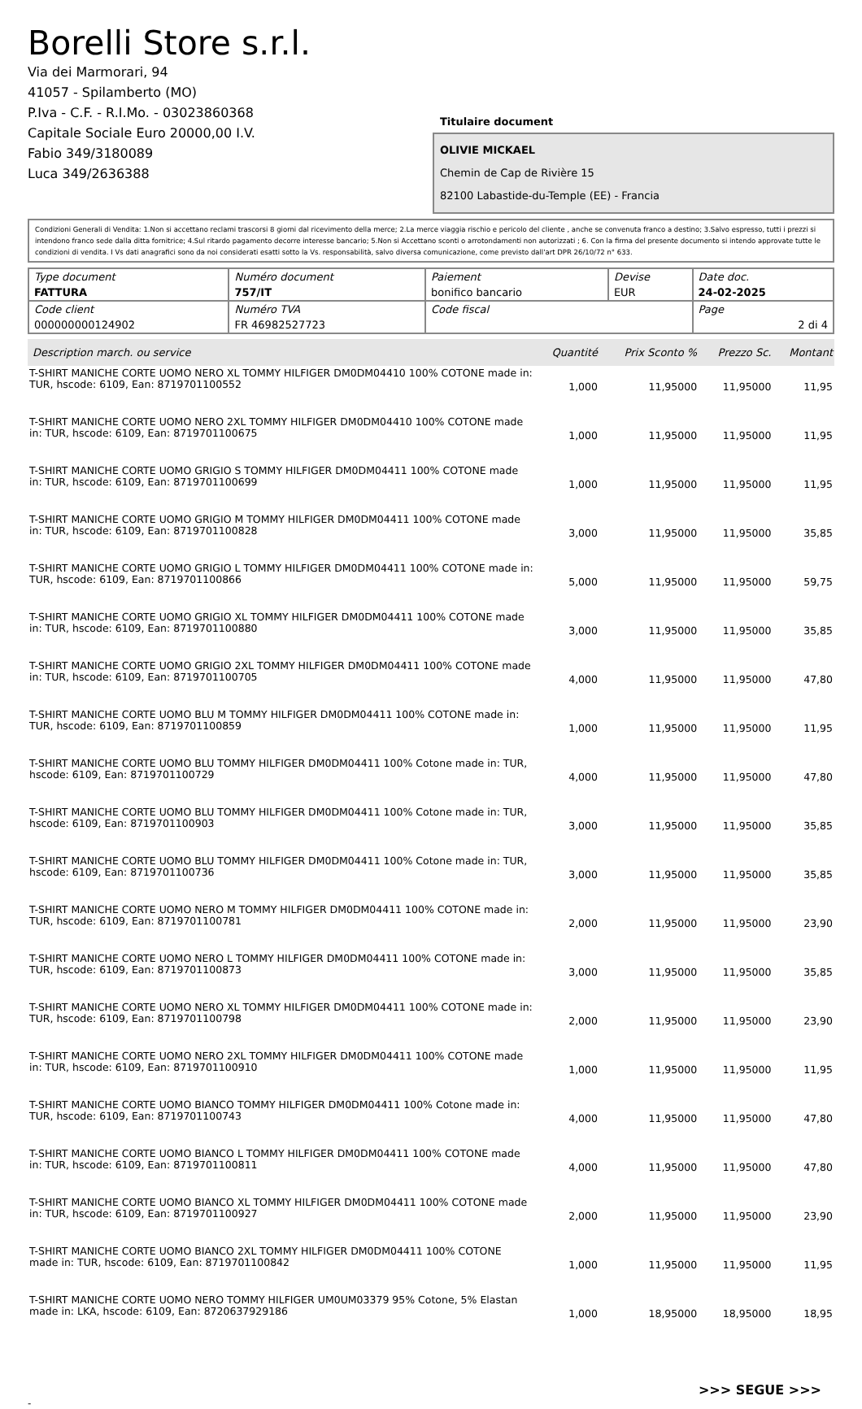Borelli Store s.r.l.
Via dei Marmorari, 94
41057 - Spilamberto (MO)
P.Iva - C.F. - R.I.Mo. - 03023860368
Capitale Sociale Euro 20000,00 I.V.
Fabio 349/3180089
Luca 349/2636388
Titulaire document
OLIVIE MICKAEL
Chemin de Cap de Rivière 15
82100 Labastide-du-Temple (EE) - Francia
Condizioni Generali di Vendita: 1.Non si accettano reclami trascorsi 8 giorni dal ricevimento della merce; 2.La merce viaggia rischio e pericolo del cliente , anche se convenuta franco a destino; 3.Salvo espresso, tutti i prezzi si intendono franco sede dalla ditta fornitrice; 4.Sul ritardo pagamento decorre interesse bancario; 5.Non si Accettano sconti o arrotondamenti non autorizzati ; 6. Con la firma del presente documento si intendo approvate tutte le condizioni di vendita. I Vs dati anagrafici sono da noi considerati esatti sotto la Vs. responsabilità, salvo diversa comunicazione, come previsto dall'art DPR 26/10/72 n° 633.
| Type document FATTURA | Numéro document 757/IT | Paiement bonifico bancario | Devise EUR | Date doc. 24-02-2025 |
| Code client 000000000124902 | Numéro TVA FR 46982527723 | Code fiscal | | Page 2 di 4 |
| Description march. ou service | Quantité | Prix Sconto % | Prezzo Sc. | Montant |
| --- | --- | --- | --- | --- |
| T-SHIRT MANICHE CORTE UOMO NERO XL TOMMY HILFIGER DM0DM04410 100% COTONE made in: TUR, hscode: 6109, Ean: 8719701100552 | 1,000 | 11,95000 | 11,95000 | 11,95 |
| T-SHIRT MANICHE CORTE UOMO NERO 2XL TOMMY HILFIGER DM0DM04410 100% COTONE made in: TUR, hscode: 6109, Ean: 8719701100675 | 1,000 | 11,95000 | 11,95000 | 11,95 |
| T-SHIRT MANICHE CORTE UOMO GRIGIO S TOMMY HILFIGER DM0DM04411 100% COTONE made in: TUR, hscode: 6109, Ean: 8719701100699 | 1,000 | 11,95000 | 11,95000 | 11,95 |
| T-SHIRT MANICHE CORTE UOMO GRIGIO M TOMMY HILFIGER DM0DM04411 100% COTONE made in: TUR, hscode: 6109, Ean: 8719701100828 | 3,000 | 11,95000 | 11,95000 | 35,85 |
| T-SHIRT MANICHE CORTE UOMO GRIGIO L TOMMY HILFIGER DM0DM04411 100% COTONE made in: TUR, hscode: 6109, Ean: 8719701100866 | 5,000 | 11,95000 | 11,95000 | 59,75 |
| T-SHIRT MANICHE CORTE UOMO GRIGIO XL TOMMY HILFIGER DM0DM04411 100% COTONE made in: TUR, hscode: 6109, Ean: 8719701100880 | 3,000 | 11,95000 | 11,95000 | 35,85 |
| T-SHIRT MANICHE CORTE UOMO GRIGIO 2XL TOMMY HILFIGER DM0DM04411 100% COTONE made in: TUR, hscode: 6109, Ean: 8719701100705 | 4,000 | 11,95000 | 11,95000 | 47,80 |
| T-SHIRT MANICHE CORTE UOMO BLU M TOMMY HILFIGER DM0DM04411 100% COTONE made in: TUR, hscode: 6109, Ean: 8719701100859 | 1,000 | 11,95000 | 11,95000 | 11,95 |
| T-SHIRT MANICHE CORTE UOMO BLU TOMMY HILFIGER DM0DM04411 100% Cotone made in: TUR, hscode: 6109, Ean: 8719701100729 | 4,000 | 11,95000 | 11,95000 | 47,80 |
| T-SHIRT MANICHE CORTE UOMO BLU TOMMY HILFIGER DM0DM04411 100% Cotone made in: TUR, hscode: 6109, Ean: 8719701100903 | 3,000 | 11,95000 | 11,95000 | 35,85 |
| T-SHIRT MANICHE CORTE UOMO BLU TOMMY HILFIGER DM0DM04411 100% Cotone made in: TUR, hscode: 6109, Ean: 8719701100736 | 3,000 | 11,95000 | 11,95000 | 35,85 |
| T-SHIRT MANICHE CORTE UOMO NERO M TOMMY HILFIGER DM0DM04411 100% COTONE made in: TUR, hscode: 6109, Ean: 8719701100781 | 2,000 | 11,95000 | 11,95000 | 23,90 |
| T-SHIRT MANICHE CORTE UOMO NERO L TOMMY HILFIGER DM0DM04411 100% COTONE made in: TUR, hscode: 6109, Ean: 8719701100873 | 3,000 | 11,95000 | 11,95000 | 35,85 |
| T-SHIRT MANICHE CORTE UOMO NERO XL TOMMY HILFIGER DM0DM04411 100% COTONE made in: TUR, hscode: 6109, Ean: 8719701100798 | 2,000 | 11,95000 | 11,95000 | 23,90 |
| T-SHIRT MANICHE CORTE UOMO NERO 2XL TOMMY HILFIGER DM0DM04411 100% COTONE made in: TUR, hscode: 6109, Ean: 8719701100910 | 1,000 | 11,95000 | 11,95000 | 11,95 |
| T-SHIRT MANICHE CORTE UOMO BIANCO TOMMY HILFIGER DM0DM04411 100% Cotone made in: TUR, hscode: 6109, Ean: 8719701100743 | 4,000 | 11,95000 | 11,95000 | 47,80 |
| T-SHIRT MANICHE CORTE UOMO BIANCO L TOMMY HILFIGER DM0DM04411 100% COTONE made in: TUR, hscode: 6109, Ean: 8719701100811 | 4,000 | 11,95000 | 11,95000 | 47,80 |
| T-SHIRT MANICHE CORTE UOMO BIANCO XL TOMMY HILFIGER DM0DM04411 100% COTONE made in: TUR, hscode: 6109, Ean: 8719701100927 | 2,000 | 11,95000 | 11,95000 | 23,90 |
| T-SHIRT MANICHE CORTE UOMO BIANCO 2XL TOMMY HILFIGER DM0DM04411 100% COTONE made in: TUR, hscode: 6109, Ean: 8719701100842 | 1,000 | 11,95000 | 11,95000 | 11,95 |
| T-SHIRT MANICHE CORTE UOMO NERO TOMMY HILFIGER UM0UM03379 95% Cotone, 5% Elastan made in: LKA, hscode: 6109, Ean: 8720637929186 | 1,000 | 18,95000 | 18,95000 | 18,95 |
>>> SEGUE >>>
-